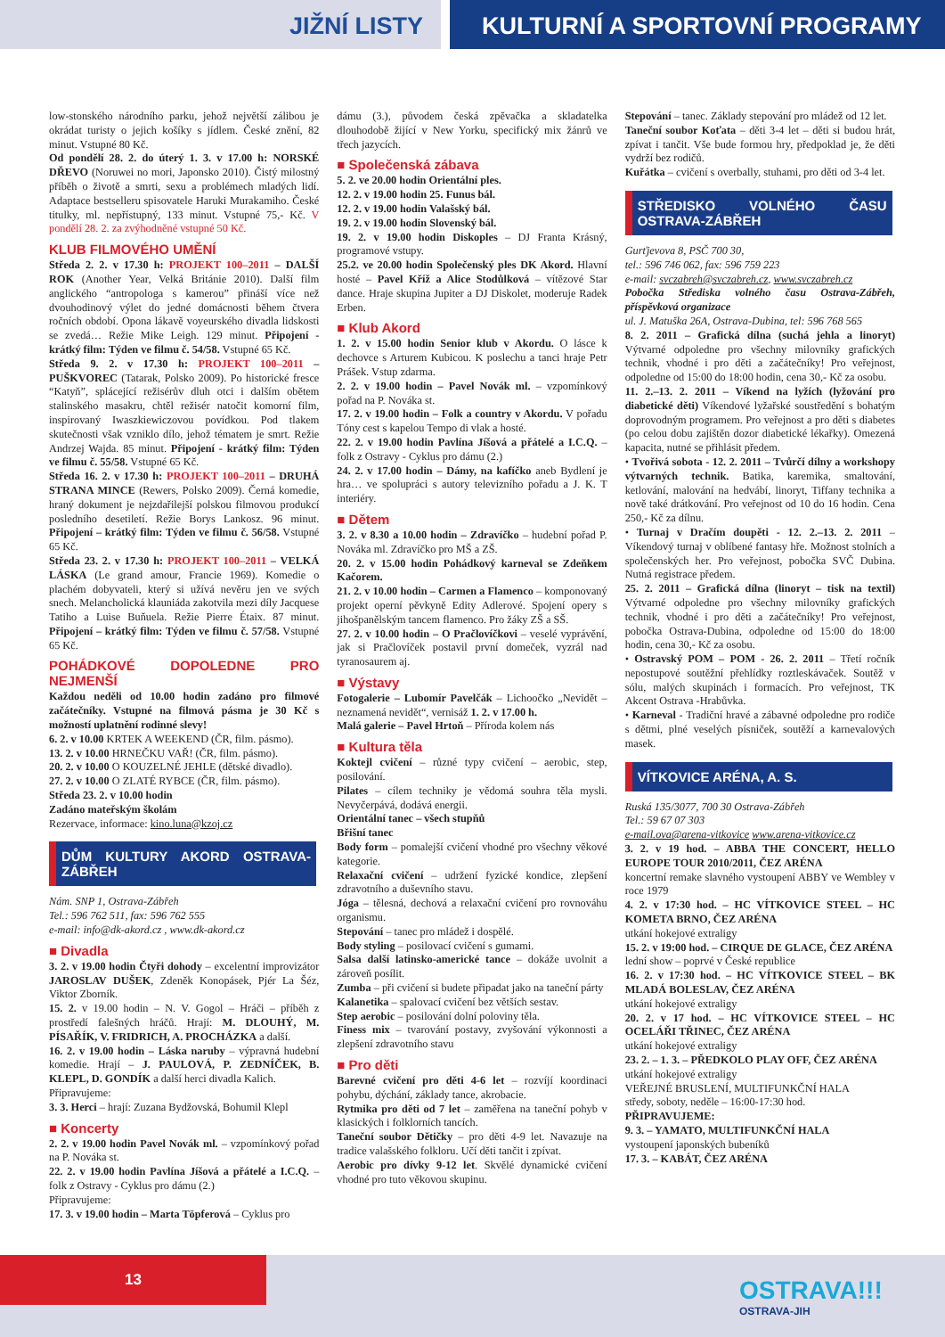JIŽNÍ LISTY KULTURNÍ A SPORTOVNÍ PROGRAMY
low-stonského národního parku, jehož největší zálibou je okrádat turisty o jejich košíky s jídlem. České znění, 82 minut. Vstupné 80 Kč.
Od pondělí 28. 2. do úterý 1. 3. v 17.00 h: NORSKÉ DŘEVO (Noruwei no mori, Japonsko 2010). Čistý milostný příběh o životě a smrti, sexu a problémech mladých lidí. Adaptace bestselleru spisovatele Haruki Murakamiho. České titulky, ml. nepřístupný, 133 minut. Vstupné 75,- Kč. V pondělí 28. 2. za zvýhodněné vstupné 50 Kč.
KLUB FILMOVÉHO UMĚNÍ
Středa 2. 2. v 17.30 h: PROJEKT 100–2011 – DALŠÍ ROK (Another Year, Velká Británie 2010). Další film anglického “antropologa s kamerou” přináší více než dvouhodinový výlet do jedné domácnosti během čtvera ročních období. Opona lákavě voyeurského divadla lidskosti se zvedá… Režie Mike Leigh. 129 minut. Připojení - krátký film: Týden ve filmu č. 54/58. Vstupné 65 Kč.
Středa 9. 2. v 17.30 h: PROJEKT 100–2011 – PUŠKVOREC (Tatarak, Polsko 2009). Po historické fresce “Katyň”, splácející režisérův dluh otci i dalším obětem stalinského masakru, chtěl režisér natočit komorní film, inspirovaný Iwaszkiewiczovou povídkou. Pod tlakem skutečnosti však vzniklo dílo, jehož tématem je smrt. Režie Andrzej Wajda. 85 minut. Připojení - krátký film: Týden ve filmu č. 55/58. Vstupné 65 Kč.
Středa 16. 2. v 17.30 h: PROJEKT 100–2011 – DRUHÁ STRANA MINCE (Rewers, Polsko 2009). Černá komedie, hraný dokument je nejzdařilejší polskou filmovou produkcí posledního desetiletí. Režie Borys Lankosz. 96 minut. Připojení – krátký film: Týden ve filmu č. 56/58. Vstupné 65 Kč.
Středa 23. 2. v 17.30 h: PROJEKT 100–2011 – VELKÁ LÁSKA (Le grand amour, Francie 1969). Komedie o plachém dobyvateli, který si užívá nevěru jen ve svých snech. Melancholická klauniáda zakotvila mezi díly Jacquese Tatiho a Luise Buňuela. Režie Pierre Étaix. 87 minut. Připojení – krátký film: Týden ve filmu č. 57/58. Vstupné 65 Kč.
POHÁDKOVÉ DOPOLEDNE PRO NEJMENŠÍ
Každou neděli od 10.00 hodin zadáno pro filmové začátečníky. Vstupné na filmová pásma je 30 Kč s možností uplatnění rodinné slevy!
6. 2. v 10.00 KRTEK A WEEKEND (ČR, film. pásmo).
13. 2. v 10.00 HRNEČKU VAŘ! (ČR, film. pásmo).
20. 2. v 10.00 O KOUZELNÉ JEHLE (dětské divadlo).
27. 2. v 10.00 O ZLATÉ RYBCE (ČR, film. pásmo).
Středa 23. 2. v 10.00 hodin
Zadáno mateřským školám
Rezervace, informace: kino.luna@kzoj.cz
DŮM KULTURY AKORD OSTRAVA-ZÁBŘEH
Nám. SNP 1, Ostrava-Zábřeh
Tel.: 596 762 511, fax: 596 762 555
e-mail: info@dk-akord.cz , www.dk-akord.cz
■ Divadla
3. 2. v 19.00 hodin Čtyři dohody – excelentní improvizátor JAROSLAV DUŠEK, Zdeněk Konopásek, Pjér La Šéz, Viktor Zborník.
15. 2. v 19.00 hodin – N. V. Gogol – Hráči – příběh z prostředí falešných hráčů. Hrají: M. DLOUHÝ, M. PÍSAŘÍK, V. FRIDRICH, A. PROCHÁZKA a další.
16. 2. v 19.00 hodin – Láska naruby – výpravná hudební komedie. Hrají – J. PAULOVÁ, P. ZEDNÍČEK, B. KLEPL, D. GONDÍK a další herci divadla Kalich.
Připravujeme:
3. 3. Herci – hrají: Zuzana Bydžovská, Bohumil Klepl
■ Koncerty
2. 2. v 19.00 hodin Pavel Novák ml. – vzpomínkový pořad na P. Nováka st.
22. 2. v 19.00 hodin Pavlína Jíšová a přátelé a I.C.Q. – folk z Ostravy - Cyklus pro dámu (2.)
Připravujeme:
17. 3. v 19.00 hodin – Marta Töpferová – Cyklus pro
dámu (3.), původem česká zpěvačka a skladatelka dlouhodobě žijící v New Yorku, specifický mix žánrů ve třech jazycích.
■ Společenská zábava
5. 2. ve 20.00 hodin Orientální ples.
12. 2. v 19.00 hodin 25. Funus bál.
12. 2. v 19.00 hodin Valašský bál.
19. 2. v 19.00 hodin Slovenský bál.
19. 2. v 19.00 hodin Diskoples – DJ Franta Krásný, programové vstupy.
25.2. ve 20.00 hodin Společenský ples DK Akord. Hlavní hosté – Pavel Kříž a Alice Stodůlková – vítězové Star dance. Hraje skupina Jupiter a DJ Diskolet, moderuje Radek Erben.
■ Klub Akord
1. 2. v 15.00 hodin Senior klub v Akordu. O lásce k dechovce s Arturem Kubicou. K poslechu a tanci hraje Petr Prášek. Vstup zdarma.
2. 2. v 19.00 hodin – Pavel Novák ml. – vzpomínkový pořad na P. Nováka st.
17. 2. v 19.00 hodin – Folk a country v Akordu. V pořadu Tóny cest s kapelou Tempo di vlak a hosté.
22. 2. v 19.00 hodin Pavlína Jíšová a přátelé a I.C.Q. – folk z Ostravy - Cyklus pro dámu (2.)
24. 2. v 17.00 hodin – Dámy, na kafíčko aneb Bydlení je hra… ve spolupráci s autory televizního pořadu a J. K. T interiéry.
■ Dětem
3. 2. v 8.30 a 10.00 hodin – Zdravíčko – hudební pořad P. Nováka ml. Zdravíčko pro MŠ a ZŠ.
20. 2. v 15.00 hodin Pohádkový karneval se Zdeňkem Kačorem.
21. 2. v 10.00 hodin – Carmen a Flamenco – komponovaný projekt operní pěvkyně Edity Adlerové. Spojení opery s jihošpanělským tancem flamenco. Pro žáky ZŠ a SŠ.
27. 2. v 10.00 hodin – O Pračlovíčkovi – veselé vyprávění, jak si Pračlovíček postavil první domeček, vyzrál nad tyranosaurem aj.
■ Výstavy
Fotogalerie – Lubomír Pavelčák – Lichoočko „Nevidět – neznamená nevidět“, vernisáž 1. 2. v 17.00 h.
Malá galerie – Pavel Hrtoň – Příroda kolem nás
■ Kultura těla
Koktejl cvičení – různé typy cvičení – aerobic, step, posilování.
Pilates – cílem techniky je vědomá souhra těla mysli. Nevyčerpává, dodává energii.
Orientální tanec – všech stupňů
Břišní tanec
Body form – pomalejší cvičení vhodné pro všechny věkové kategorie.
Relaxační cvičení – udržení fyzické kondice, zlepšení zdravotního a duševního stavu.
Jóga – tělesná, dechová a relaxační cvičení pro rovnováhu organismu.
Stepování – tanec pro mládež i dospělé.
Body styling – posilovací cvičení s gumami.
Salsa další latinsko-americké tance – dokáže uvolnit a zároveň posílit.
Zumba – při cvičení si budete připadat jako na taneční párty
Kalanetika – spalovací cvičení bez větších sestav.
Step aerobic – posilování dolní poloviny těla.
Finess mix – tvarování postavy, zvyšování výkonnosti a zlepšení zdravotního stavu
■ Pro děti
Barevné cvičení pro děti 4-6 let – rozvíjí koordinaci pohybu, dýchání, základy tance, akrobacie.
Rytmika pro děti od 7 let – zaměřena na taneční pohyb v klasických i folklorních tancích.
Taneční soubor Dětičky – pro děti 4-9 let. Navazuje na tradice valašského folkloru. Učí děti tančit i zpívat.
Aerobic pro dívky 9-12 let. Skvělé dynamické cvičení vhodné pro tuto věkovou skupinu.
Stepování – tanec. Základy stepování pro mládež od 12 let.
Taneční soubor Koťata – děti 3-4 let – děti si budou hrát, zpívat i tančit. Vše bude formou hry, předpoklad je, že děti vydrží bez rodičů.
Kuřátka – cvičení s overbally, stuhami, pro děti od 3-4 let.
STŘEDISKO VOLNÉHO ČASU OSTRAVA-ZÁBŘEH
Gurťjevova 8, PSČ 700 30,
tel.: 596 746 062, fax: 596 759 223
e-mail: svczabreh@svczabreh.cz, www.svczabreh.cz
Pobočka Střediska volného času Ostrava-Zábřeh, příspěvková organizace
ul. J. Matuška 26A, Ostrava-Dubina, tel: 596 768 565
8. 2. 2011 – Grafická dílna (suchá jehla a linoryt) Výtvarné odpoledne pro všechny milovníky grafických technik, vhodné i pro děti a začátečníky! Pro veřejnost, odpoledne od 15:00 do 18:00 hodin, cena 30,- Kč za osobu.
11. 2.–13. 2. 2011 – Víkend na lyžích (lyžování pro diabetické děti) Víkendové lyžařské soustředění s bohatým doprovodným programem. Pro veřejnost a pro děti s diabetes (po celou dobu zajištěn dozor diabetické lékařky). Omezená kapacita, nutné se přihlásit předem.
• Tvořivá sobota - 12. 2. 2011 – Tvůrčí dílny a workshopy výtvarných technik. Batika, karemika, smaltování, ketlování, malování na hedvábí, linoryt, Tiffany technika a nově také drátkování. Pro veřejnost od 10 do 16 hodin. Cena 250,- Kč za dílnu.
• Turnaj v Dračím doupěti - 12. 2.–13. 2. 2011 – Víkendový turnaj v oblíbené fantasy hře. Možnost stolních a společenských her. Pro veřejnost, pobočka SVČ Dubina. Nutná registrace předem.
25. 2. 2011 – Grafická dílna (linoryt – tisk na textil) Výtvarné odpoledne pro všechny milovníky grafických technik, vhodné i pro děti a začátečníky! Pro veřejnost, pobočka Ostrava-Dubina, odpoledne od 15:00 do 18:00 hodin, cena 30,- Kč za osobu.
• Ostravský POM – POM - 26. 2. 2011 – Třetí ročník nepostupové soutěžní přehlídky roztleskávaček. Soutěž v sólu, malých skupinách i formacích. Pro veřejnost, TK Akcent Ostrava -Hrabůvka.
• Karneval - Tradiční hravé a zábavné odpoledne pro rodiče s dětmi, plné veselých písniček, soutěží a karnevalových masek.
VÍTKOVICE ARÉNA, A. S.
Ruská 135/3077, 700 30 Ostrava-Zábřeh
Tel.: 59 67 07 303
e-mail.ova@arena-vitkovice www.arena-vitkovice.cz
3. 2. v 19 hod. – ABBA THE CONCERT, HELLO EUROPE TOUR 2010/2011, ČEZ ARÉNA
koncertní remake slavného vystoupení ABBY ve Wembley v roce 1979
4. 2. v 17:30 hod. – HC VÍTKOVICE STEEL – HC KOMETA BRNO, ČEZ ARÉNA
utkání hokejové extraligy
15. 2. v 19:00 hod. – CIRQUE DE GLACE, ČEZ ARÉNA
lední show – poprvé v České republice
16. 2. v 17:30 hod. – HC VÍTKOVICE STEEL – BK MLADÁ BOLESLAV, ČEZ ARÉNA
utkání hokejové extraligy
20. 2. v 17 hod. – HC VÍTKOVICE STEEL – HC OCELÁŘI TŘINEC, ČEZ ARÉNA
utkání hokejové extraligy
23. 2. – 1. 3. – PŘEDKOLO PLAY OFF, ČEZ ARÉNA
utkání hokejové extraligy
VEŘEJNÉ BRUSLENÍ, MULTIFUNKČNÍ HALA
středy, soboty, neděle – 16:00-17:30 hod.
PŘIPRAVUJEME:
9. 3. – YAMATO, MULTIFUNKČNÍ HALA
vystoupení japonských bubeníků
17. 3. – KABÁT, ČEZ ARÉNA
13
OSTRAVA!!!
OSTRAVA-JIH